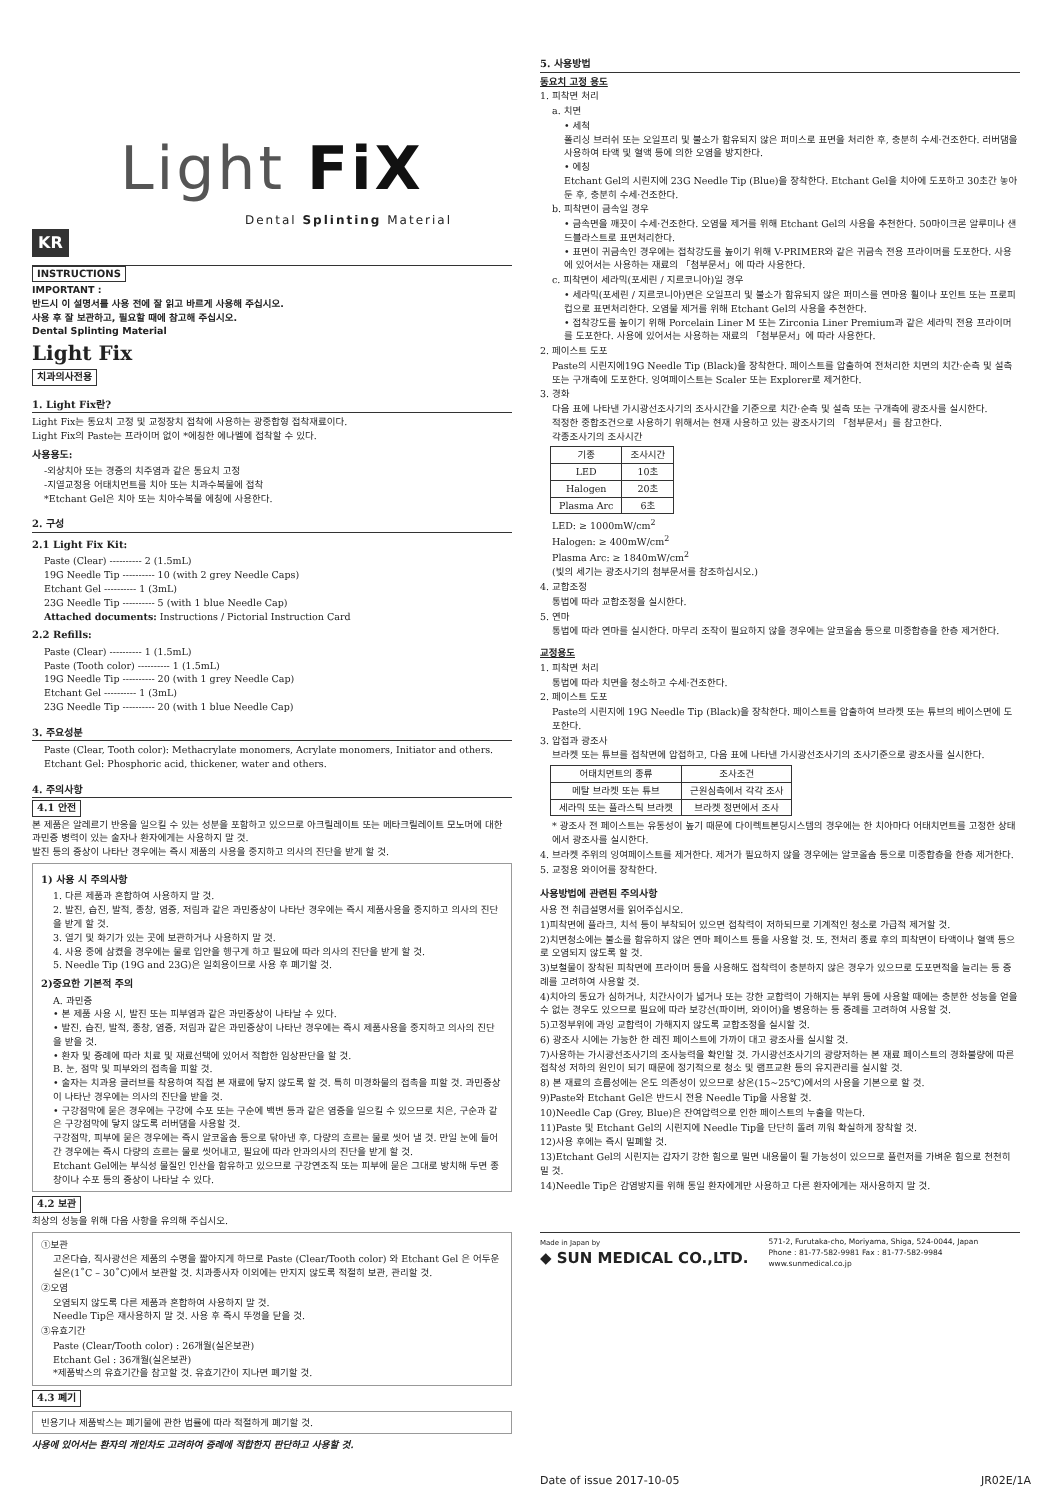Light FiX
Dental Splinting Material
KR
INSTRUCTIONS
IMPORTANT :
반드시 이 설명서를 사용 전에 잘 읽고 바르게 사용해 주십시오.
사용 후 잘 보관하고, 필요할 때에 참고해 주십시오.
Dental Splinting Material
Light Fix
치과의사전용
1. Light Fix란?
Light Fix는 동요치 고정 및 교정장치 접착에 사용하는 광중합형 접착재료이다.
Light Fix의 Paste는 프라이머 없이 *에칭한 에나멜에 접착할 수 있다.
사용용도:
-외상치아 또는 경증의 치주염과 같은 동요치 고정
-지열교정용 어태치먼트를 치아 또는 치과수복물에 접착
*Etchant Gel은 치아 또는 치아수복물 에칭에 사용한다.
2. 구성
2.1 Light Fix Kit:
Paste (Clear) ---------- 2 (1.5mL)
19G Needle Tip ---------- 10 (with 2 grey Needle Caps)
Etchant Gel ---------- 1 (3mL)
23G Needle Tip ---------- 5 (with 1 blue Needle Cap)
Attached documents: Instructions / Pictorial Instruction Card
2.2 Refills:
Paste (Clear) ---------- 1 (1.5mL)
Paste (Tooth color) ---------- 1 (1.5mL)
19G Needle Tip ---------- 20 (with 1 grey Needle Cap)
Etchant Gel ---------- 1 (3mL)
23G Needle Tip ---------- 20 (with 1 blue Needle Cap)
3. 주요성분
Paste (Clear, Tooth color): Methacrylate monomers, Acrylate monomers, Initiator and others.
Etchant Gel: Phosphoric acid, thickener, water and others.
4. 주의사항
4.1 안전
본 제품은 알레르기 반응을 일으킬 수 있는 성분을 포함하고 있으므로 아크릴레이트 또는 메타크릴레이트 모노머에 대한 과민증 병력이 있는 술자나 환자에게는 사용하지 말 것.
발진 등의 증상이 나타난 경우에는 즉시 제품의 사용을 중지하고 의사의 진단을 받게 할 것.
1) 사용 시 주의사항
1. 다른 제품과 혼합하여 사용하지 말 것.
2. 발진, 습진, 발적, 종창, 염증, 저림과 같은 과민증상이 나타난 경우에는 즉시 제품사용을 중지하고 의사의 진단을 받게 할 것.
3. 열기 및 화기가 있는 곳에 보관하거나 사용하지 말 것.
4. 사용 중에 삼켰을 경우에는 물로 입안을 헹구게 하고 필요에 따라 의사의 진단을 받게 할 것.
5. Needle Tip (19G and 23G)은 일회용이므로 사용 후 폐기할 것.
2)중요한 기본적 주의
A. 과민증
• 본 제품 사용 시, 발진 또는 피부염과 같은 과민증상이 나타날 수 있다.
• 발진, 습진, 발적, 종창, 염증, 저림과 같은 과민증상이 나타난 경우에는 즉시 제품사용을 중지하고 의사의 진단을 받을 것.
• 환자 및 증례에 따라 치료 및 재료선택에 있어서 적합한 임상판단을 할 것.
B. 눈, 점막 및 피부와의 접촉을 피할 것.
• 술자는 치과용 글러브를 착용하여 직접 본 재료에 닿지 않도록 할 것. 특히 미경화물의 접촉을 피할 것. 과민증상이 나타난 경우에는 의사의 진단을 받을 것.
• 구강점막에 묻은 경우에는 구강에 수포 또는 구순에 백변 등과 같은 염증을 일으킬 수 있으므로 치은, 구순과 같은 구강점막에 닿지 않도록 러버댐을 사용할 것.
구강점막, 피부에 묻은 경우에는 즉시 알코올솜 등으로 닦아낸 후, 다량의 흐르는 물로 씻어 낼 것. 만일 눈에 들어간 경우에는 즉시 다량의 흐르는 물로 씻어내고, 필요에 따라 안과의사의 진단을 받게 할 것.
Etchant Gel에는 부식성 물질인 인산을 함유하고 있으므로 구강연조직 또는 피부에 묻은 그대로 방치해 두면 종창이나 수포 등의 증상이 나타날 수 있다.
4.2 보관
최상의 성능을 위해 다음 사항을 유의해 주십시오.
①보관
고온다습, 직사광선은 제품의 수명을 짧아지게 하므로 Paste (Clear/Tooth color) 와 Etchant Gel 은 어두운 실온(1˚C – 30˚C)에서 보관할 것. 치과종사자 이외에는 만지지 않도록 적절히 보관, 관리할 것.
②오염
오염되지 않도록 다른 제품과 혼합하여 사용하지 말 것.
Needle Tip은 재사용하지 말 것. 사용 후 즉시 뚜껑을 닫을 것.
③유효기간
Paste (Clear/Tooth color) : 26개월(실온보관)
Etchant Gel : 36개월(실온보관)
*제품박스의 유효기간을 참고할 것. 유효기간이 지나면 폐기할 것.
4.3 폐기
빈용기나 제품박스는 폐기물에 관한 법률에 따라 적절하게 폐기할 것.
사용에 있어서는 환자의 개인차도 고려하여 증례에 적합한지 판단하고 사용할 것.
5. 사용방법
동요치 고정 용도
1. 피착면 처리
a. 치면
• 세척
폴리싱 브러쉬 또는 오일프리 및 불소가 함유되지 않은 퍼미스로 표면을 처리한 후, 충분히 수세·건조한다. 러버댐을 사용하여 타액 및 혈액 등에 의한 오염을 방지한다.
• 에칭
Etchant Gel의 시린지에 23G Needle Tip (Blue)을 장착한다. Etchant Gel을 치아에 도포하고 30초간 놓아둔 후, 충분히 수세·건조한다.
b. 피착면이 금속일 경우
• 금속면을 깨끗이 수세·건조한다. 오염물 제거를 위해 Etchant Gel의 사용을 추천한다. 50마이크론 알루미나 샌드블라스트로 표면처리한다.
• 표면이 귀금속인 경우에는 접착강도를 높이기 위해 V-PRIMER와 같은 귀금속 전용 프라이머를 도포한다. 사용에 있어서는 사용하는 재료의 「첨부문서」에 따라 사용한다.
c. 피착면이 세라믹(포세린 / 지르코니아)일 경우
• 세라믹(포세린 / 지르코니아)면은 오일프리 및 불소가 함유되지 않은 퍼미스를 연마용 휠이나 포인트 또는 프로피 컵으로 표면처리한다. 오염물 제거를 위해 Etchant Gel의 사용을 추천한다.
• 접착강도를 높이기 위해 Porcelain Liner M 또는 Zirconia Liner Premium과 같은 세라믹 전용 프라이머를 도포한다. 사용에 있어서는 사용하는 재료의 「첨부문서」에 따라 사용한다.
2. 페이스트 도포
Paste의 시린지에19G Needle Tip (Black)을 장착한다. 페이스트를 압출하여 전처리한 치면의 치간·순측 및 설측 또는 구개측에 도포한다. 잉여페이스트는 Scaler 또는 Explorer로 제거한다.
3. 경화
다음 표에 나타낸 가시광선조사기의 조사시간을 기준으로 치간·순측 및 설측 또는 구개측에 광조사를 실시한다.
적정한 중합조건으로 사용하기 위해서는 현재 사용하고 있는 광조사기의 「첨부문서」를 참고한다.
각종조사기의 조사시간
| 기종 | 조사시간 |
| --- | --- |
| LED | 10초 |
| Halogen | 20초 |
| Plasma Arc | 6초 |
LED: ≥ 1000mW/cm<sup>2</sup>
Halogen: ≥ 400mW/cm<sup>2</sup>
Plasma Arc: ≥ 1840mW/cm<sup>2</sup>
(빛의 세기는 광조사기의 첨부문서를 참조하십시오.)
4. 교합조정
통법에 따라 교합조정을 실시한다.
5. 연마
통법에 따라 연마를 실시한다. 마무리 조작이 필요하지 않을 경우에는 알코올솜 등으로 미중합층을 한층 제거한다.
교정용도
1. 피착면 처리
통법에 따라 치면을 청소하고 수세·건조한다.
2. 페이스트 도포
Paste의 시린지에 19G Needle Tip (Black)을 장착한다. 페이스트를 압출하여 브라켓 또는 튜브의 베이스면에 도포한다.
3. 압접과 광조사
브라켓 또는 튜브를 접착면에 압접하고, 다음 표에 나타낸 가시광선조사기의 조사기준으로 광조사를 실시한다.
| 어태치먼트의 종류 | 조사조건 |
| --- | --- |
| 메탈 브라켓 또는 튜브 | 근원심측에서 각각 조사 |
| 세라믹 또는 플라스틱 브라켓 | 브라켓 정면에서 조사 |
* 광조사 전 페이스트는 유동성이 높기 때문에 다이렉트본딩시스템의 경우에는 한 치아마다 어태치먼트를 고정한 상태에서 광조사를 실시한다.
4. 브라켓 주위의 잉여페이스트를 제거한다. 제거가 필요하지 않을 경우에는 알코올솜 등으로 미중합층을 한층 제거한다.
5. 교정용 와이어를 장착한다.
사용방법에 관련된 주의사항
사용 전 취급설명서를 읽어주십시오.
1)피착면에 플라크, 치석 등이 부착되어 있으면 접착력이 저하되므로 기계적인 청소로 가급적 제거할 것.
2)치면청소에는 불소를 함유하지 않은 연마 페이스트 등을 사용할 것. 또, 전처리 종료 후의 피착면이 타액이나 혈액 등으로 오염되지 않도록 할 것.
3)보철물이 장착된 피착면에 프라이머 등을 사용해도 접착력이 충분하지 않은 경우가 있으므로 도포면적을 늘리는 등 증례를 고려하여 사용할 것.
4)치아의 동요가 심하거나, 치간사이가 넓거나 또는 강한 교합력이 가해지는 부위 등에 사용할 때에는 충분한 성능을 얻을 수 없는 경우도 있으므로 필요에 따라 보강선(파이버, 와이어)을 병용하는 등 증례를 고려하여 사용할 것.
5)고정부위에 과잉 교합력이 가해지지 않도록 교합조정을 실시할 것.
6) 광조사 시에는 가능한 한 레진 페이스트에 가까이 대고 광조사를 실시할 것.
7)사용하는 가시광선조사기의 조사능력을 확인할 것. 가시광선조사기의 광량저하는 본 재료 페이스트의 경화불량에 따른 접착성 저하의 원인이 되기 때문에 정기적으로 청소 및 램프교환 등의 유지관리를 실시할 것.
8) 본 재료의 흐름성에는 온도 의존성이 있으므로 상온(15~25℃)에서의 사용을 기본으로 할 것.
9)Paste와 Etchant Gel은 반드시 전용 Needle Tip을 사용할 것.
10)Needle Cap (Grey, Blue)은 잔여압력으로 인한 페이스트의 누출을 막는다.
11)Paste 및 Etchant Gel의 시린지에 Needle Tip을 단단히 돌려 끼워 확실하게 장착할 것.
12)사용 후에는 즉시 밀폐할 것.
13)Etchant Gel의 시린지는 갑자기 강한 힘으로 밀면 내용물이 튈 가능성이 있으므로 플런저를 가벼운 힘으로 천천히 밀 것.
14)Needle Tip은 감염방지를 위해 동일 환자에게만 사용하고 다른 환자에게는 재사용하지 말 것.
Made in Japan by
◆ SUN MEDICAL CO.,LTD.
571-2, Furutaka-cho, Moriyama, Shiga, 524-0044, Japan
Phone : 81-77-582-9981 Fax : 81-77-582-9984
www.sunmedical.co.jp
Date of issue 2017-10-05 JR02E/1A